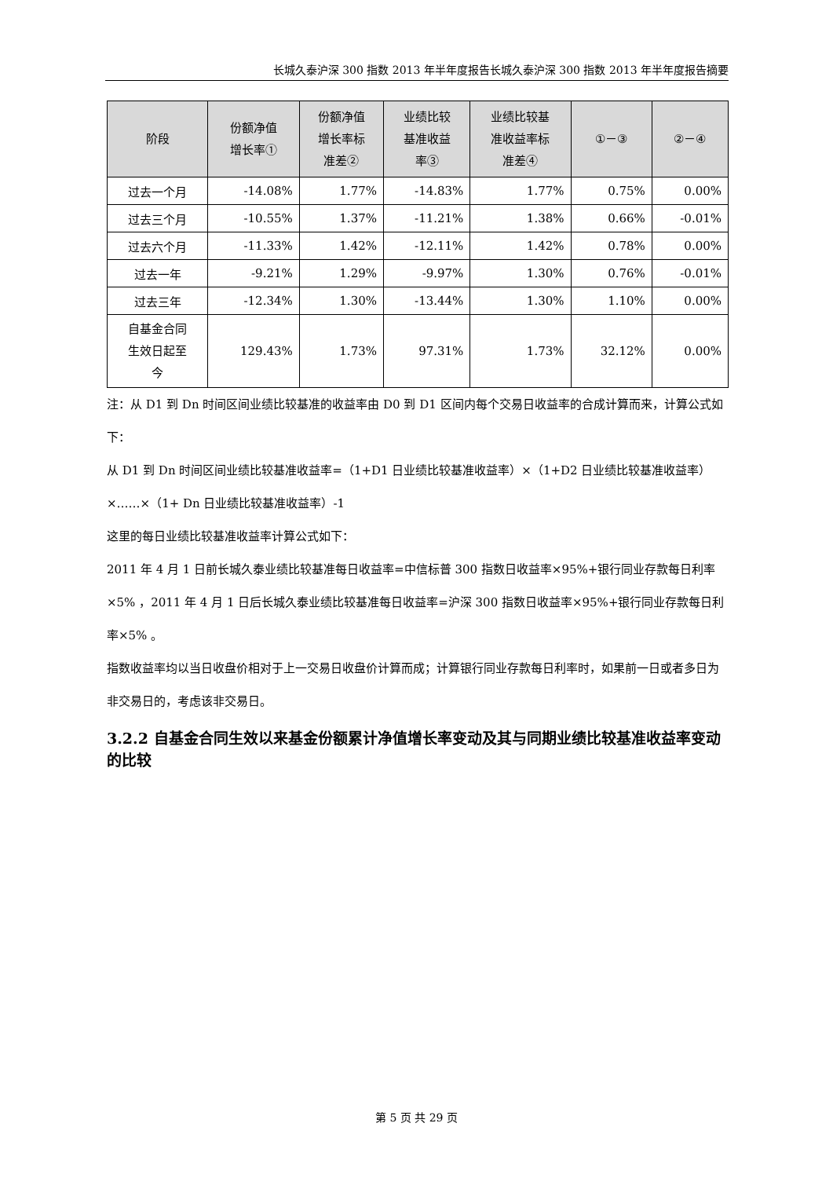长城久泰沪深 300 指数 2013 年半年度报告长城久泰沪深 300 指数 2013 年半年度报告摘要
| 阶段 | 份额净值 增长率① | 份额净值 增长率标 准差② | 业绩比较 基准收益 率③ | 业绩比较基 准收益率标 准差④ | ①－③ | ②－④ |
| --- | --- | --- | --- | --- | --- | --- |
| 过去一个月 | -14.08% | 1.77% | -14.83% | 1.77% | 0.75% | 0.00% |
| 过去三个月 | -10.55% | 1.37% | -11.21% | 1.38% | 0.66% | -0.01% |
| 过去六个月 | -11.33% | 1.42% | -12.11% | 1.42% | 0.78% | 0.00% |
| 过去一年 | -9.21% | 1.29% | -9.97% | 1.30% | 0.76% | -0.01% |
| 过去三年 | -12.34% | 1.30% | -13.44% | 1.30% | 1.10% | 0.00% |
| 自基金合同 生效日起至 今 | 129.43% | 1.73% | 97.31% | 1.73% | 32.12% | 0.00% |
注：从 D1 到 Dn 时间区间业绩比较基准的收益率由 D0 到 D1 区间内每个交易日收益率的合成计算而来，计算公式如下：
从 D1 到 Dn 时间区间业绩比较基准收益率=（1+D1 日业绩比较基准收益率）×（1+D2 日业绩比较基准收益率）×……×（1+ Dn 日业绩比较基准收益率）-1
这里的每日业绩比较基准收益率计算公式如下：
2011 年 4 月 1 日前长城久泰业绩比较基准每日收益率=中信标普 300 指数日收益率×95%+银行同业存款每日利率×5% ，2011 年 4 月 1 日后长城久泰业绩比较基准每日收益率=沪深 300 指数日收益率×95%+银行同业存款每日利率×5% 。
指数收益率均以当日收盘价相对于上一交易日收盘价计算而成；计算银行同业存款每日利率时，如果前一日或者多日为非交易日的，考虑该非交易日。
3.2.2 自基金合同生效以来基金份额累计净值增长率变动及其与同期业绩比较基准收益率变动的比较
第 5 页 共 29 页